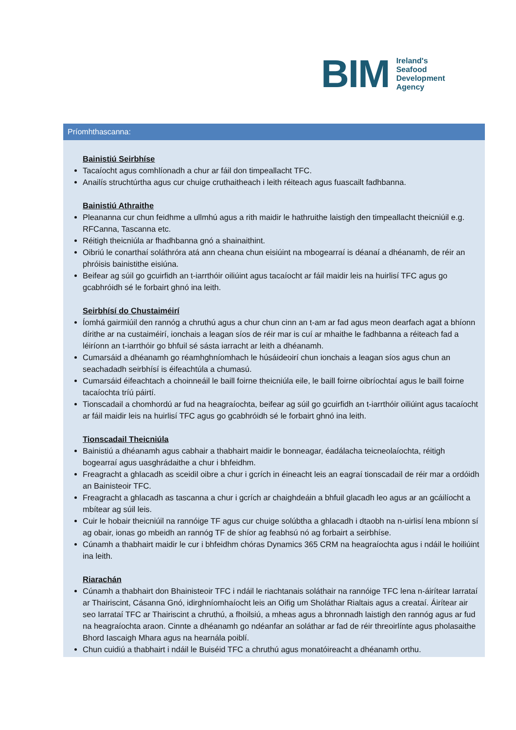BIM
Ireland's
Seafood
Development
Agency
Príomhthascanna:
Bainistiú Seirbhíse
Tacaíocht agus comhlíonadh a chur ar fáil don timpeallacht TFC.
Anailís struchtúrtha agus cur chuige cruthaitheach i leith réiteach agus fuascailt fadhbanna.
Bainistiú Athraithe
Pleananna cur chun feidhme a ullmhú agus a rith maidir le hathruithe laistigh den timpeallacht theicniúil e.g. RFCanna, Tascanna etc.
Réitigh theicniúla ar fhadhbanna gnó a shainaithint.
Oibriú le conarthaí soláthróra atá ann cheana chun eisiúint na mbogearraí is déanaí a dhéanamh, de réir an phróisis bainistithe eisiúna.
Beifear ag súil go gcuirfidh an t-iarrthóir oiliúint agus tacaíocht ar fáil maidir leis na huirlisí TFC agus go gcabhróidh sé le forbairt ghnó ina leith.
Seirbhísí do Chustaiméirí
Íomhá gairmiúil den rannóg a chruthú agus a chur chun cinn an t-am ar fad agus meon dearfach agat a bhíonn dírithe ar na custaiméirí, ionchais a leagan síos de réir mar is cuí ar mhaithe le fadhbanna a réiteach fad a léiríonn an t-iarrthóir go bhfuil sé sásta iarracht ar leith a dhéanamh.
Cumarsáid a dhéanamh go réamhghníomhach le húsáideoirí chun ionchais a leagan síos agus chun an seachadadh seirbhísí is éifeachtúla a chumasú.
Cumarsáid éifeachtach a choinneáil le baill foirne theicniúla eile, le baill foirne oibríochtaí agus le baill foirne tacaíochta tríú páirtí.
Tionscadail a chomhordú ar fud na heagraíochta, beifear ag súil go gcuirfidh an t-iarrthóir oiliúint agus tacaíocht ar fáil maidir leis na huirlisí TFC agus go gcabhróidh sé le forbairt ghnó ina leith.
Tionscadail Theicniúla
Bainistiú a dhéanamh agus cabhair a thabhairt maidir le bonneagar, éadálacha teicneolaíochta, réitigh bogearraí agus uasghrádaithe a chur i bhfeidhm.
Freagracht a ghlacadh as sceidil oibre a chur i gcrích in éineacht leis an eagraí tionscadail de réir mar a ordóidh an Bainisteoir TFC.
Freagracht a ghlacadh as tascanna a chur i gcrích ar chaighdeáin a bhfuil glacadh leo agus ar an gcáilíocht a mbítear ag súil leis.
Cuir le hobair theicniúil na rannóige TF agus cur chuige solúbtha a ghlacadh i dtaobh na n-uirlisí lena mbíonn sí ag obair, ionas go mbeidh an rannóg TF de shíor ag feabhsú nó ag forbairt a seirbhíse.
Cúnamh a thabhairt maidir le cur i bhfeidhm chóras Dynamics 365 CRM na heagraíochta agus i ndáil le hoiliúint ina leith.
Riarachán
Cúnamh a thabhairt don Bhainisteoir TFC i ndáil le riachtanais soláthair na rannóige TFC lena n-áirítear Iarrataí ar Thairiscint, Cásanna Gnó, idirghníomhaíocht leis an Oifig um Sholáthar Rialtais agus a creataí. Áirítear air seo Iarrataí TFC ar Thairiscint a chruthú, a fhoilsiú, a mheas agus a bhronnadh laistigh den rannóg agus ar fud na heagraíochta araon. Cinnte a dhéanamh go ndéanfar an soláthar ar fad de réir threoirlínte agus pholasaithe Bhord Iascaigh Mhara agus na hearnála poiblí.
Chun cuidiú a thabhairt i ndáil le Buiséid TFC a chruthú agus monatóireacht a dhéanamh orthu.